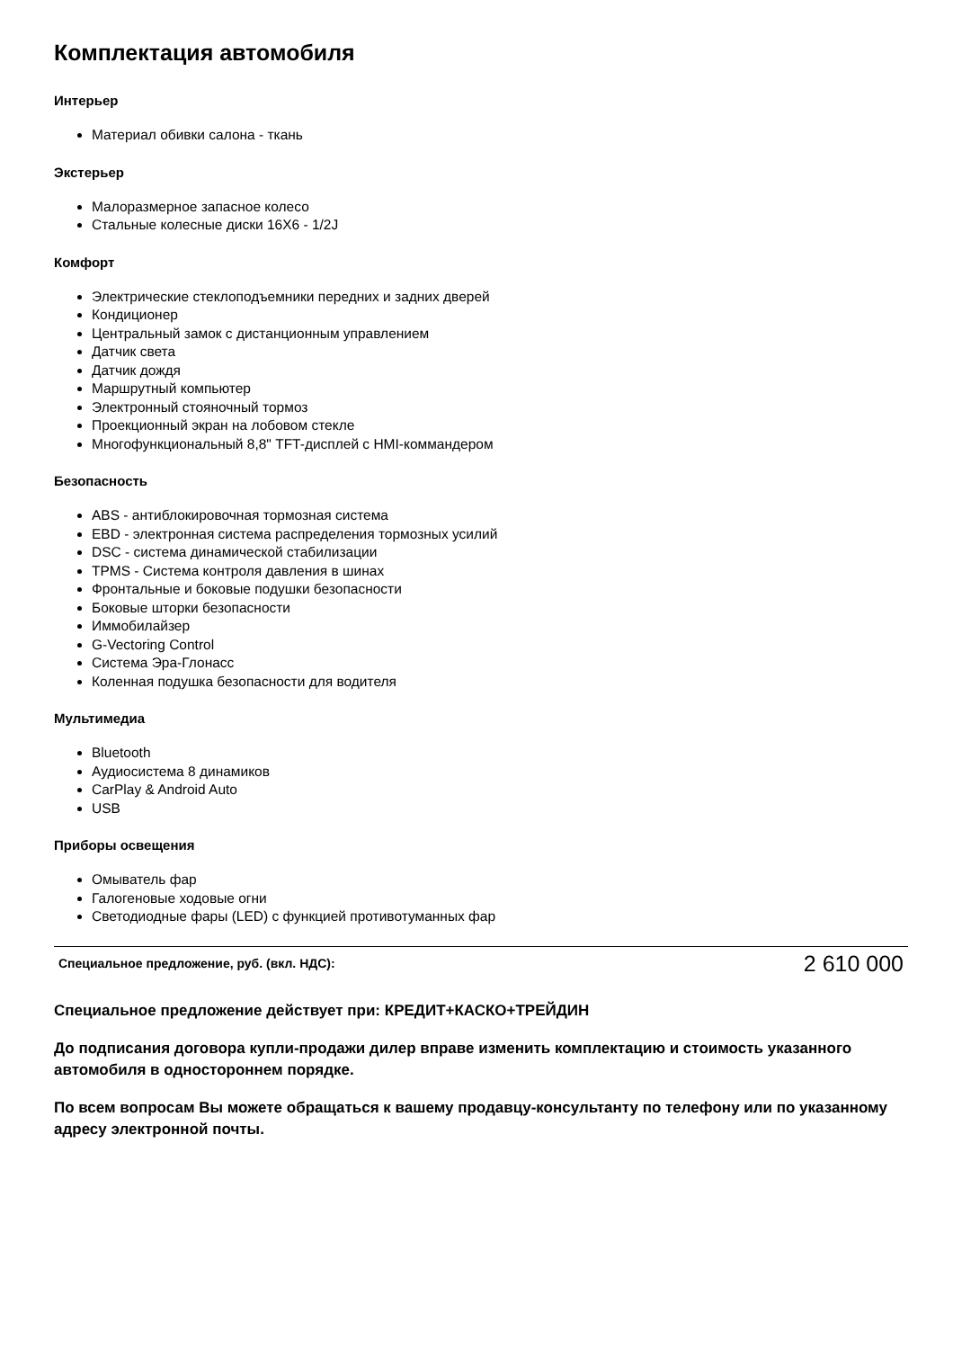Комплектация автомобиля
Интерьер
Материал обивки салона - ткань
Экстерьер
Малоразмерное запасное колесо
Стальные колесные диски 16X6 - 1/2J
Комфорт
Электрические стеклоподъемники передних и задних дверей
Кондиционер
Центральный замок с дистанционным управлением
Датчик света
Датчик дождя
Маршрутный компьютер
Электронный стояночный тормоз
Проекционный экран на лобовом стекле
Многофункциональный 8,8" TFT-дисплей с HMI-коммандером
Безопасность
ABS - антиблокировочная тормозная система
EBD - электронная система распределения тормозных усилий
DSC - система динамической стабилизации
TPMS - Система контроля давления в шинах
Фронтальные и боковые подушки безопасности
Боковые шторки безопасности
Иммобилайзер
G-Vectoring Control
Система Эра-Глонасс
Коленная подушка безопасности для водителя
Мультимедиа
Bluetooth
Аудиосистема 8 динамиков
CarPlay & Android Auto
USB
Приборы освещения
Омыватель фар
Галогеновые ходовые огни
Светодиодные фары (LED) с функцией противотуманных фар
Специальное предложение, руб. (вкл. НДС): 2 610 000
Специальное предложение действует при: КРЕДИТ+КАСКО+ТРЕЙДИН
До подписания договора купли-продажи дилер вправе изменить комплектацию и стоимость указанного автомобиля в одностороннем порядке.
По всем вопросам Вы можете обращаться к вашему продавцу-консультанту по телефону или по указанному адресу электронной почты.